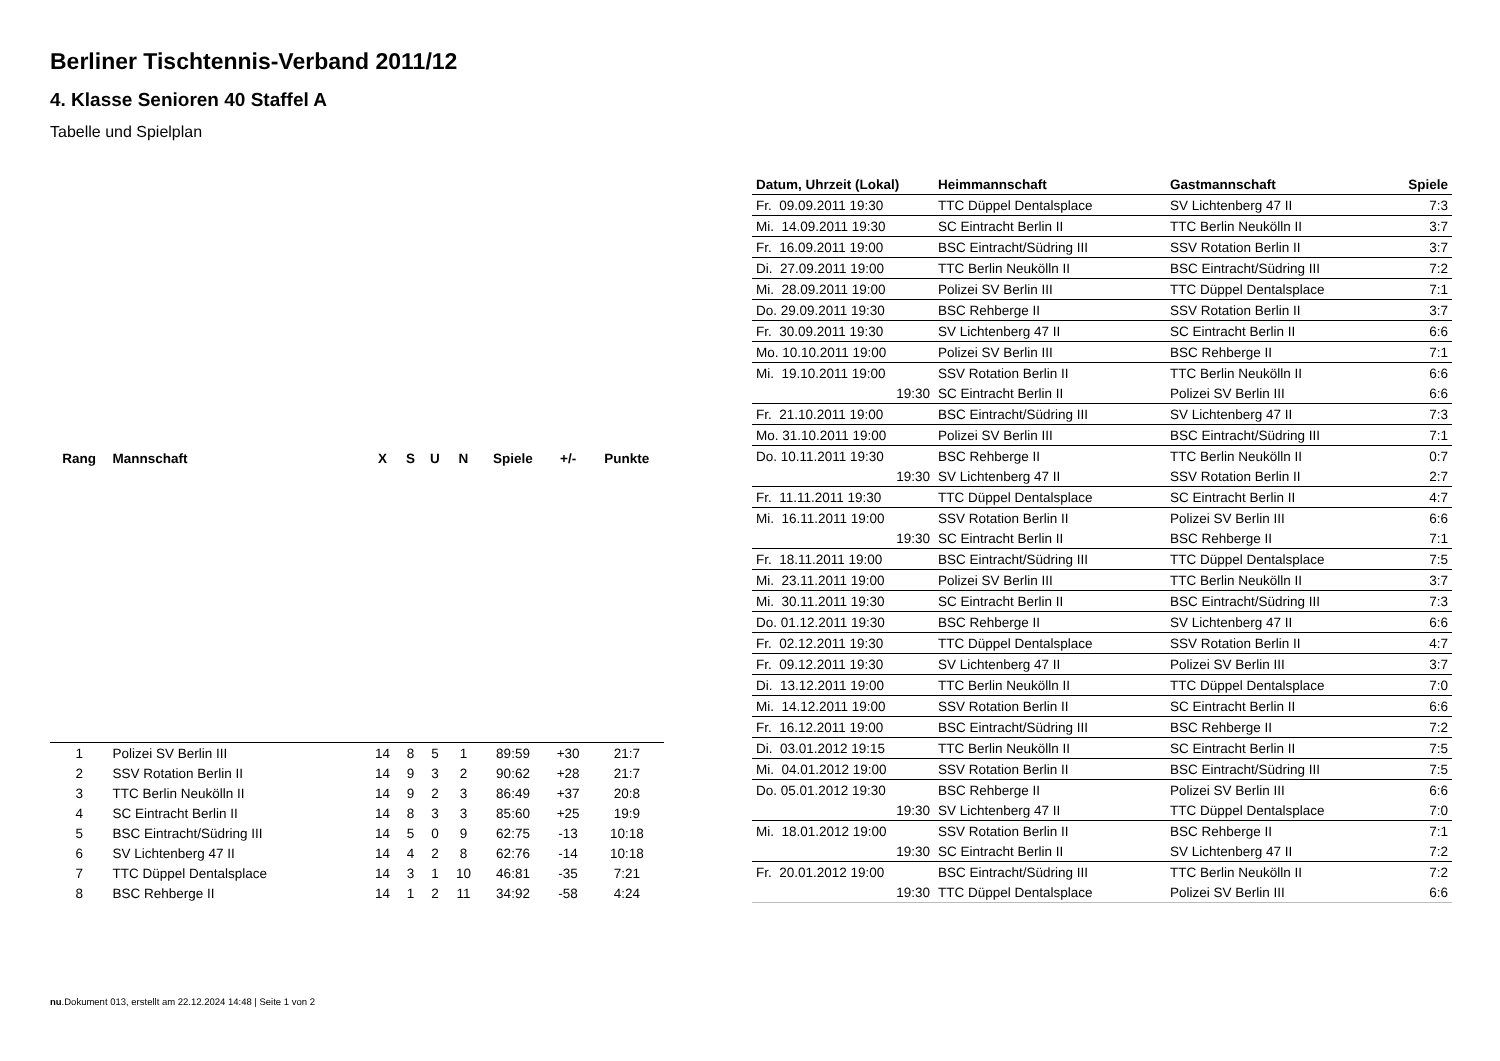Berliner Tischtennis-Verband 2011/12
4. Klasse Senioren 40 Staffel A
Tabelle und Spielplan
| Rang | Mannschaft | X | S | U | N | Spiele | +/- | Punkte |
| --- | --- | --- | --- | --- | --- | --- | --- | --- |
| 1 | Polizei SV Berlin III | 14 | 8 | 5 | 1 | 89:59 | +30 | 21:7 |
| 2 | SSV Rotation Berlin II | 14 | 9 | 3 | 2 | 90:62 | +28 | 21:7 |
| 3 | TTC Berlin Neukölln II | 14 | 9 | 2 | 3 | 86:49 | +37 | 20:8 |
| 4 | SC Eintracht Berlin II | 14 | 8 | 3 | 3 | 85:60 | +25 | 19:9 |
| 5 | BSC Eintracht/Südring III | 14 | 5 | 0 | 9 | 62:75 | -13 | 10:18 |
| 6 | SV Lichtenberg 47 II | 14 | 4 | 2 | 8 | 62:76 | -14 | 10:18 |
| 7 | TTC Düppel Dentalsplace | 14 | 3 | 1 | 10 | 46:81 | -35 | 7:21 |
| 8 | BSC Rehberge II | 14 | 1 | 2 | 11 | 34:92 | -58 | 4:24 |
| Datum, Uhrzeit (Lokal) | Heimmannschaft | Gastmannschaft | Spiele |
| --- | --- | --- | --- |
| Fr. 09.09.2011 19:30 | TTC Düppel Dentalsplace | SV Lichtenberg 47 II | 7:3 |
| Mi. 14.09.2011 19:30 | SC Eintracht Berlin II | TTC Berlin Neukölln II | 3:7 |
| Fr. 16.09.2011 19:00 | BSC Eintracht/Südring III | SSV Rotation Berlin II | 3:7 |
| Di. 27.09.2011 19:00 | TTC Berlin Neukölln II | BSC Eintracht/Südring III | 7:2 |
| Mi. 28.09.2011 19:00 | Polizei SV Berlin III | TTC Düppel Dentalsplace | 7:1 |
| Do. 29.09.2011 19:30 | BSC Rehberge II | SSV Rotation Berlin II | 3:7 |
| Fr. 30.09.2011 19:30 | SV Lichtenberg 47 II | SC Eintracht Berlin II | 6:6 |
| Mo. 10.10.2011 19:00 | Polizei SV Berlin III | BSC Rehberge II | 7:1 |
| Mi. 19.10.2011 19:00 | SSV Rotation Berlin II | TTC Berlin Neukölln II | 6:6 |
| 19:30 | SC Eintracht Berlin II | Polizei SV Berlin III | 6:6 |
| Fr. 21.10.2011 19:00 | BSC Eintracht/Südring III | SV Lichtenberg 47 II | 7:3 |
| Mo. 31.10.2011 19:00 | Polizei SV Berlin III | BSC Eintracht/Südring III | 7:1 |
| Do. 10.11.2011 19:30 | BSC Rehberge II | TTC Berlin Neukölln II | 0:7 |
| 19:30 | SV Lichtenberg 47 II | SSV Rotation Berlin II | 2:7 |
| Fr. 11.11.2011 19:30 | TTC Düppel Dentalsplace | SC Eintracht Berlin II | 4:7 |
| Mi. 16.11.2011 19:00 | SSV Rotation Berlin II | Polizei SV Berlin III | 6:6 |
| 19:30 | SC Eintracht Berlin II | BSC Rehberge II | 7:1 |
| Fr. 18.11.2011 19:00 | BSC Eintracht/Südring III | TTC Düppel Dentalsplace | 7:5 |
| Mi. 23.11.2011 19:00 | Polizei SV Berlin III | TTC Berlin Neukölln II | 3:7 |
| Mi. 30.11.2011 19:30 | SC Eintracht Berlin II | BSC Eintracht/Südring III | 7:3 |
| Do. 01.12.2011 19:30 | BSC Rehberge II | SV Lichtenberg 47 II | 6:6 |
| Fr. 02.12.2011 19:30 | TTC Düppel Dentalsplace | SSV Rotation Berlin II | 4:7 |
| Fr. 09.12.2011 19:30 | SV Lichtenberg 47 II | Polizei SV Berlin III | 3:7 |
| Di. 13.12.2011 19:00 | TTC Berlin Neukölln II | TTC Düppel Dentalsplace | 7:0 |
| Mi. 14.12.2011 19:00 | SSV Rotation Berlin II | SC Eintracht Berlin II | 6:6 |
| Fr. 16.12.2011 19:00 | BSC Eintracht/Südring III | BSC Rehberge II | 7:2 |
| Di. 03.01.2012 19:15 | TTC Berlin Neukölln II | SC Eintracht Berlin II | 7:5 |
| Mi. 04.01.2012 19:00 | SSV Rotation Berlin II | BSC Eintracht/Südring III | 7:5 |
| Do. 05.01.2012 19:30 | BSC Rehberge II | Polizei SV Berlin III | 6:6 |
| 19:30 | SV Lichtenberg 47 II | TTC Düppel Dentalsplace | 7:0 |
| Mi. 18.01.2012 19:00 | SSV Rotation Berlin II | BSC Rehberge II | 7:1 |
| 19:30 | SC Eintracht Berlin II | SV Lichtenberg 47 II | 7:2 |
| Fr. 20.01.2012 19:00 | BSC Eintracht/Südring III | TTC Berlin Neukölln II | 7:2 |
| 19:30 | TTC Düppel Dentalsplace | Polizei SV Berlin III | 6:6 |
nu.Dokument 013, erstellt am 22.12.2024 14:48 | Seite 1 von 2